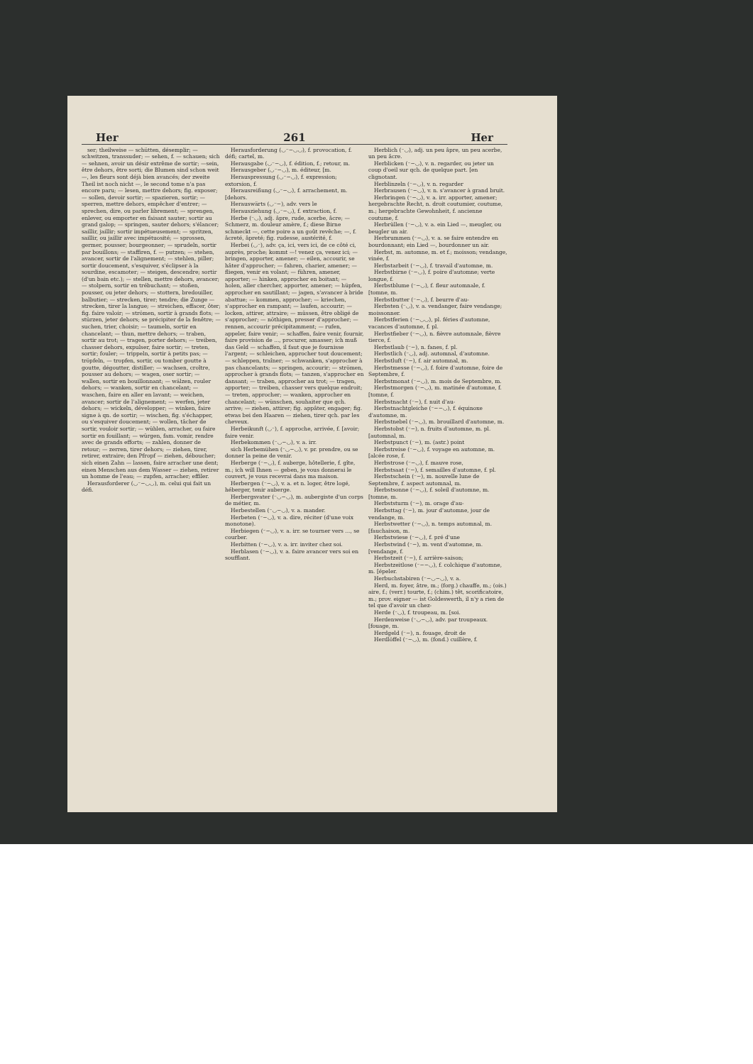Her 261 Her
ser; theilweise — schütten, désemplir; — schwitzen, transsuder; — sehen, f. — schauen; sich — sehnen, avoir un désir extrême de sortir; —sein, être dehors, être sorti; die Blumen sind schon weit —, les fleurs sont déjà bien avancés; der zweite Theil ist noch nicht —, le second tome n'a pas encore paru; — lesen, mettre dehors; fig. exposer; — sollen, devoir sortir; — spazieren, sortir; — sperren, mettre dehors, empêcher d'entrer; — sprechen, dire, ou parler librement; — sprengen, enlever, ou emporter en faisant sauter; sortir au grand galop; — springen, sauter dehors; s'élancer; saillir, jaillir; sortir impétueusement; — spritzen, saillir, ou jaillir avec impétuosité; — sprossen, germer, pousser; bourgeonner; — sprudeln, sortir par bouillons; — staffiren, f. — putzen; — stehen, avancer, sortir de l'alignement; — stehlen, piller; sortir doucement, s'esquiver, s'éclipser à la sourdine, escamoter; — steigen, descendre; sortir (d'un bain etc.); — stellen, mettre dehors, avancer; — stolpern, sortir en trébuchant; — stoßen, pousser, ou jeter dehors; — stottern, bredouiller, balbutier; — strecken, tirer; tendre; die Zunge — strecken, tirer la langue; — streichen, effacer, ôter; fig. faire valoir; — strömen, sortir à grands flots; — stürzen, jeter dehors; se précipiter de la fenêtre; — suchen, trier, choisir; — taumeln, sortir en chancelant; — thun, mettre dehors; — traben, sortir au trot; — tragen, porter dehors; — treiben, chasser dehors, expulser, faire sortir; — treten, sortir; fouler; — trippeln, sortir à petits pas; — tröpfeln, — tropfen, sortir, ou tomber goutte à goutte, dégoutter, distiller; — wachsen, croître, pousser au dehors; — wagen, oser sortir; — wallen, sortir en bouillonnant; — wälzen, rouler dehors; — wanken, sortir en chancelant; — waschen, faire en aller en lavant; — weichen, avancer; sortir de l'alignement; — werfen, jeter dehors; — wickeln, développer; — winken, faire signe à qn. de sortir; — wischen, fig. s'échapper, ou s'esquiver doucement; — wollen, tâcher de sortir, vouloir sortir; — wühlen, arracher, ou faire sortir en fouillant; — würgen, fam. vomir, rendre avec de grands efforts; — zahlen, donner de retour; — zerren, tirer dehors; — ziehen, tirer, retirer, extraire; den Pfropf — ziehen, déboucher; sich einen Zahn — lassen, faire arracher une dent; einen Menschen aus dem Wasser — ziehen, retirer un homme de l'eau; — zupfen, arracher; effiler.
Herausforderer (◡⁻−◡◡), m. celui qui fait un défi.
Herausforderung (◡⁻−◡◡), f. provocation, f. défi; cartel, m.
Herausgabe (◡⁻−◡), f. édition, f.; retour, m.
Herausgeber (◡⁻−◡), m. éditeur, [m.
Herauspressung (◡⁻−◡), f. expression; extorsion, f.
Herausreißung (◡⁻−◡), f. arrachement, m. [dehors.
Herauswärts (◡⁻−), adv. vers le
Herausziehung (◡⁻−◡), f. extraction, f.
Herbe (⁻◡), adj. âpre, rude, acerbe, âcre; — Schmerz, m. douleur amère, f.; diese Birne schmeckt —, cette poire a un goût revêche; —, f. âcreté, âpreté; fig. rudesse, austérité, f.
Herbei (◡⁻), adv. ça, ici, vers ici, de ce côté ci, auprès, proche; kommt —! venez ça, venez ici; — bringen, apporter, amener; — eilen, accourir, se hâter d'approcher; — fahren, charier, amener; — fliegen, venir en volant; — führen, amener, apporter; — hinken, approcher en boitant; — holen, aller chercher, apporter, amener; — hüpfen, approcher en sautillant; — jagen, s'avancer à bride abattue; — kommen, approcher; — kriechen, s'approcher en rampant; — laufen, accourir; — locken, attirer, attraire; — müssen, être obligé de s'approcher; — nöthigen, presser d'approcher; — rennen, accourir précipitamment; — rufen, appeler, faire venir; — schaffen, faire venir, fournir, faire provision de ..., procurer, amasser; ich muß das Geld — schaffen, il faut que je fournisse l'argent; — schleichen, approcher tout doucement; — schleppen, traîner; — schwanken, s'approcher à pas chancelants; — springen, accourir; — strömen, approcher à grands flots; — tanzen, s'approcher en dansant; — traben, approcher au trot; — tragen, apporter; — treiben, chasser vers quelque endroit; — treten, approcher; — wanken, approcher en chancelant; — wünschen, souhaiter que qch. arrive; — ziehen, attirer; fig. appâter, engager; fig. etwas bei den Haaren — ziehen, tirer qch. par les cheveux.
Herbeikunft (◡⁻), f. approche, arrivée, f. [avoir; faire venir.
Herbekommen (⁻◡−◡), v. a. irr.
sich Herbemühen (⁻◡−◡), v. pr. prendre, ou se donner la peine de venir.
Herberge (⁻−◡), f. auberge, hôtellerie, f. gîte, m.; ich will Ihnen — geben, je vous donnerai le couvert, je vous recevrai dans ma maison.
Herbergen (⁻−◡), v. a. et n. loger, être logé, héberger, tenir auberge.
Herbergsvater (⁻◡−◡), m. aubergiste d'un corps de métier, m.
Herbestellen (⁻◡−◡), v. a. mander.
Herbeten (⁻−◡), v. a. dire, réciter (d'une voix monotone).
Herbiegen (⁻−◡), v. a. irr. se tourner vers ..., se courber.
Herbitten (⁻−◡), v. a. irr. inviter chez soi.
Herblasen (⁻−◡), v. a. faire avancer vers soi en soufflant.
Herblich (⁻◡), adj. un peu âpre, un peu acerbe, un peu âcre.
Herblicken (⁻−◡), v. n. regarder, ou jeter un coup d'oeil sur qch. de quelque part. [en clignotant.
Herblinzeln (⁻−◡), v. n. regarder
Herbrausen (⁻−◡), v. n. s'avancer à grand bruit.
Herbringen (⁻−◡), v. a. irr. apporter, amener; hergebrachte Recht, n. droit coutumier, coutume, m.; hergebrachte Gewohnheit, f. ancienne coutume, f.
Herbrüllen (⁻−◡), v. a. ein Lied —, meugler, ou beugler un air.
Herbrummen (⁻−◡), v. a. se faire entendre en bourdonnant; ein Lied —, bourdonner un air.
Herbst, m. automne, m. et f.; moisson; vendange, vinée, f.
Herbstarbeit (⁻−◡), f. travail d'automne, m.
Herbstbirne (⁻−◡), f. poire d'automne; verte longue, f.
Herbstblume (⁻−◡), f. fleur automnale, f. [tomne, m.
Herbstbutter (⁻−◡), f. beurre d'au-
Herbsten (⁻◡), v. a. vendanger, faire vendange; moissonner.
Herbstferien (⁻−◡◡), pl. féries d'automne, vacances d'automne, f. pl.
Herbstfieber (⁻−◡), n. fièvre automnale, fièvre tierce, f.
Herbstlaub (⁻−), n. fanes, f. pl.
Herbstlich (⁻◡), adj. automnal, d'automne.
Herbstluft (⁻−), f. air automnal, m.
Herbstmesse (⁻−◡), f. foire d'automne, foire de Septembre, f.
Herbstmonat (⁻−◡), m. mois de Septembre, m.
Herbstmorgen (⁻−◡), m. matinée d'automne, f. [tomne, f.
Herbstnacht (⁻−), f. nuit d'au-
Herbstnachtgleiche (⁻−−◡), f. équinoxe d'automne, m.
Herbstnebel (⁻−◡), m. brouillard d'automne, m.
Herbstobst (⁻−), n. fruits d'automne, m. pl. [automnal, m.
Herbstpunct (⁻−), m. (astr.) point
Herbstreise (⁻−◡), f. voyage en automne, m. [alcée rose, f.
Herbstrose (⁻−◡), f. mauve rose,
Herbstsaat (⁻−), f. semailles d'automne, f. pl.
Herbstschein (⁻−), m. nouvelle lune de Septembre, f. aspect automnal, m.
Herbstsonne (⁻−◡), f. soleil d'automne, m. [tomne, m.
Herbststurm (⁻−), m. orage d'au-
Herbsttag (⁻−), m. jour d'automne, jour de vendange, m.
Herbstwetter (⁻−◡), n. temps automnal, m. [fauchaison, m.
Herbstwiese (⁻−◡), f. pré d'une
Herbstwind (⁻−), m. vent d'automne, m. [vendange, f.
Herbstzeit (⁻−), f. arrière-saison;
Herbstzeitlose (⁻−−◡), f. colchique d'automne, m. [épeler.
Herbuchstabiren (⁻−◡−◡), v. a.
Herd, m. foyer, âtre, m.; (forg.) chauffe, m.; (ois.) aire, f.; (verr.) tourte, f.; (chim.) têt, scorificatoire, m.; prov. eigner — ist Goldeswerth, il n'y a rien de tel que d'avoir un chez-
Herde (⁻◡), f. troupeau, m. [soi.
Herdenweise (⁻◡−◡), adv. par troupeaux. [fouage, m.
Herdgeld (⁻−), n. fouage, droit de
Herdlöffel (⁻−◡), m. (fond.) cuillère, f.